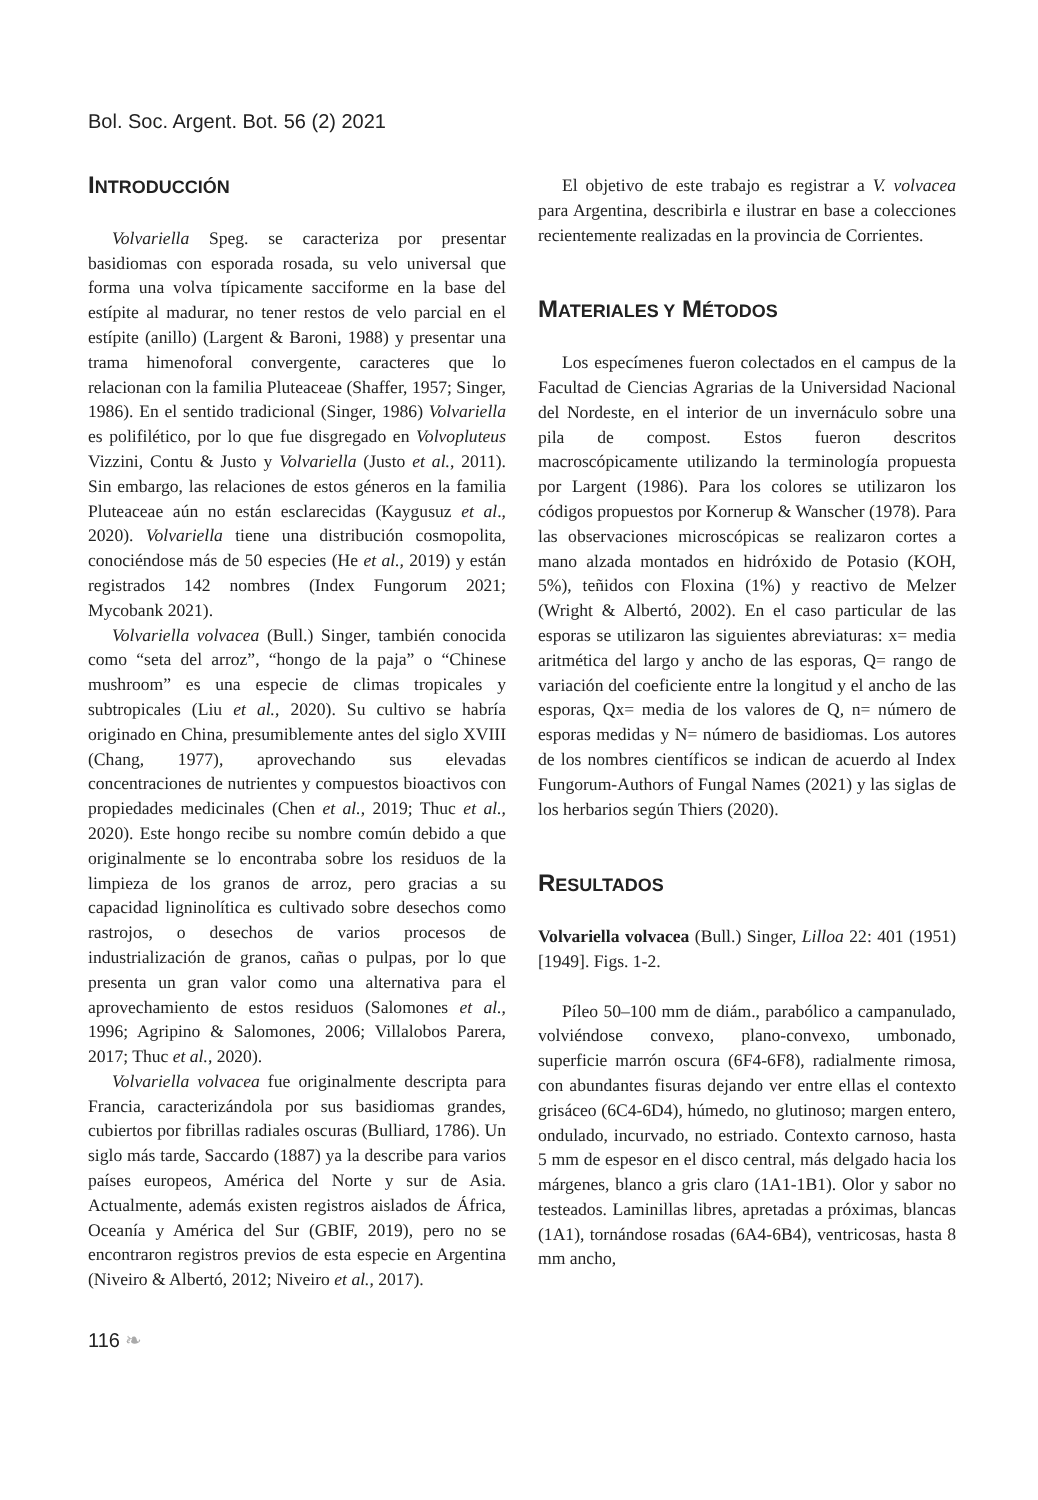Bol. Soc. Argent. Bot. 56 (2) 2021
INTRODUCCIÓN
Volvariella Speg. se caracteriza por presentar basidiomas con esporada rosada, su velo universal que forma una volva típicamente sacciforme en la base del estípite al madurar, no tener restos de velo parcial en el estípite (anillo) (Largent & Baroni, 1988) y presentar una trama himenoforal convergente, caracteres que lo relacionan con la familia Pluteaceae (Shaffer, 1957; Singer, 1986). En el sentido tradicional (Singer, 1986) Volvariella es polifilético, por lo que fue disgregado en Volvopluteus Vizzini, Contu & Justo y Volvariella (Justo et al., 2011). Sin embargo, las relaciones de estos géneros en la familia Pluteaceae aún no están esclarecidas (Kaygusuz et al., 2020). Volvariella tiene una distribución cosmopolita, conociéndose más de 50 especies (He et al., 2019) y están registrados 142 nombres (Index Fungorum 2021; Mycobank 2021).
Volvariella volvacea (Bull.) Singer, también conocida como “seta del arroz”, “hongo de la paja” o “Chinese mushroom” es una especie de climas tropicales y subtropicales (Liu et al., 2020). Su cultivo se habría originado en China, presumiblemente antes del siglo XVIII (Chang, 1977), aprovechando sus elevadas concentraciones de nutrientes y compuestos bioactivos con propiedades medicinales (Chen et al., 2019; Thuc et al., 2020). Este hongo recibe su nombre común debido a que originalmente se lo encontraba sobre los residuos de la limpieza de los granos de arroz, pero gracias a su capacidad ligninolítica es cultivado sobre desechos como rastrojos, o desechos de varios procesos de industrialización de granos, cañas o pulpas, por lo que presenta un gran valor como una alternativa para el aprovechamiento de estos residuos (Salomones et al., 1996; Agripino & Salomones, 2006; Villalobos Parera, 2017; Thuc et al., 2020).
Volvariella volvacea fue originalmente descripta para Francia, caracterizándola por sus basidiomas grandes, cubiertos por fibrillas radiales oscuras (Bulliard, 1786). Un siglo más tarde, Saccardo (1887) ya la describe para varios países europeos, América del Norte y sur de Asia. Actualmente, además existen registros aislados de África, Oceanía y América del Sur (GBIF, 2019), pero no se encontraron registros previos de esta especie en Argentina (Niveiro & Albertó, 2012; Niveiro et al., 2017).
El objetivo de este trabajo es registrar a V. volvacea para Argentina, describirla e ilustrar en base a colecciones recientemente realizadas en la provincia de Corrientes.
MATERIALES Y MÉTODOS
Los especímenes fueron colectados en el campus de la Facultad de Ciencias Agrarias de la Universidad Nacional del Nordeste, en el interior de un invernáculo sobre una pila de compost. Estos fueron descritos macroscópicamente utilizando la terminología propuesta por Largent (1986). Para los colores se utilizaron los códigos propuestos por Kornerup & Wanscher (1978). Para las observaciones microscópicas se realizaron cortes a mano alzada montados en hidróxido de Potasio (KOH, 5%), teñidos con Floxina (1%) y reactivo de Melzer (Wright & Albertó, 2002). En el caso particular de las esporas se utilizaron las siguientes abreviaturas: x= media aritmética del largo y ancho de las esporas, Q= rango de variación del coeficiente entre la longitud y el ancho de las esporas, Qx= media de los valores de Q, n= número de esporas medidas y N= número de basidiomas. Los autores de los nombres científicos se indican de acuerdo al Index Fungorum-Authors of Fungal Names (2021) y las siglas de los herbarios según Thiers (2020).
RESULTADOS
Volvariella volvacea (Bull.) Singer, Lilloa 22: 401 (1951) [1949]. Figs. 1-2.
Píleo 50–100 mm de diám., parabólico a campanulado, volviéndose convexo, plano-convexo, umbonado, superficie marrón oscura (6F4-6F8), radialmente rimosa, con abundantes fisuras dejando ver entre ellas el contexto grisáceo (6C4-6D4), húmedo, no glutinoso; margen entero, ondulado, incurvado, no estriado. Contexto carnoso, hasta 5 mm de espesor en el disco central, más delgado hacia los márgenes, blanco a gris claro (1A1-1B1). Olor y sabor no testeados. Laminillas libres, apretadas a próximas, blancas (1A1), tornándose rosadas (6A4-6B4), ventricosas, hasta 8 mm ancho,
116 ❧